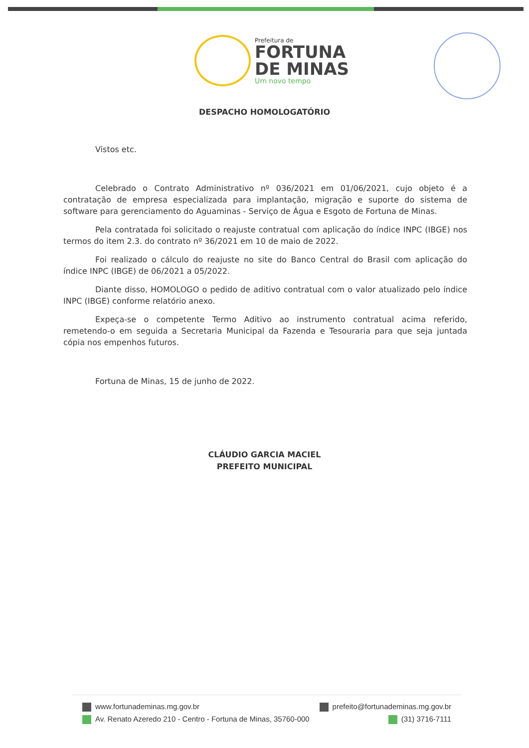Prefeitura de
FORTUNA
DE MINAS
Um novo tempo
DESPACHO HOMOLOGATÓRIO
Vistos etc.
Celebrado o Contrato Administrativo nº 036/2021 em 01/06/2021, cujo objeto é a contratação de empresa especializada para implantação, migração e suporte do sistema de software para gerenciamento do Aguaminas - Serviço de Água e Esgoto de Fortuna de Minas.
Pela contratada foi solicitado o reajuste contratual com aplicação do índice INPC (IBGE) nos termos do item 2.3. do contrato nº 36/2021 em 10 de maio de 2022.
Foi realizado o cálculo do reajuste no site do Banco Central do Brasil com aplicação do índice INPC (IBGE) de 06/2021 a 05/2022.
Diante disso, HOMOLOGO o pedido de aditivo contratual com o valor atualizado pelo índice INPC (IBGE) conforme relatório anexo.
Expeça-se o competente Termo Aditivo ao instrumento contratual acima referido, remetendo-o em seguida a Secretaria Municipal da Fazenda e Tesouraria para que seja juntada cópia nos empenhos futuros.
Fortuna de Minas, 15 de junho de 2022.
CLÁUDIO GARCIA MACIEL
PREFEITO MUNICIPAL
www.fortunademinas.mg.gov.br prefeito@fortunademinas.mg.gov.br
Av. Renato Azeredo 210 - Centro - Fortuna de Minas, 35760-000 (31) 3716-7111